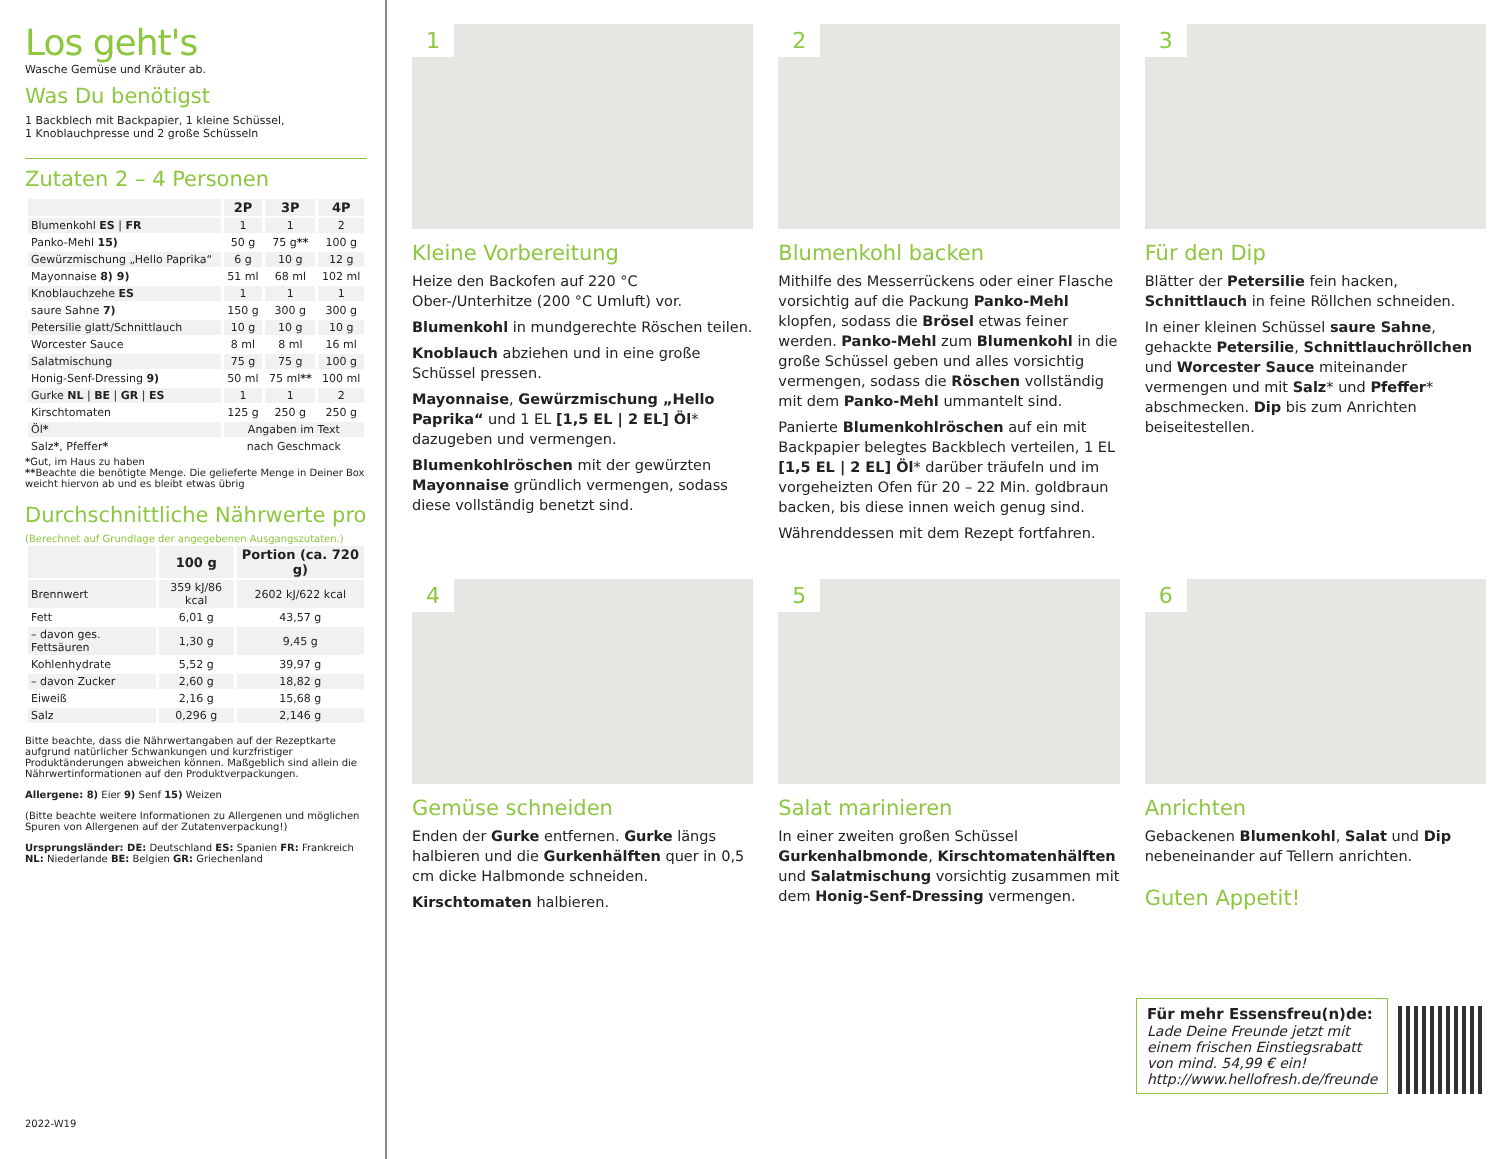Los geht's
Wasche Gemüse und Kräuter ab.
Was Du benötigst
1 Backblech mit Backpapier, 1 kleine Schüssel,
1 Knoblauchpresse und 2 große Schüsseln
Zutaten 2 – 4 Personen
| | 2P | 3P | 4P |
| --- | --- | --- | --- |
| Blumenkohl ES / FR | 1 | 1 | 2 |
| Panko-Mehl 15) | 50 g | 75 g ** | 100 g |
| Gewürzmischung „Hello Paprika“ | 6 g | 10 g | 12 g |
| Mayonnaise 8) 9) | 51 ml | 68 ml | 102 ml |
| Knoblauchzehe ES | 1 | 1 | 1 |
| saure Sahne 7) | 150 g | 300 g | 300 g |
| Petersilie glatt/Schnittlauch | 10 g | 10 g | 10 g |
| Worcester Sauce | 8 ml | 8 ml | 16 ml |
| Salatmischung | 75 g | 75 g | 100 g |
| Honig-Senf-Dressing 9) | 50 ml | 75 ml ** | 100 ml |
| Gurke NL / BE / GR / ES | 1 | 1 | 2 |
| Kirschtomaten | 125 g | 250 g | 250 g |
| Öl * | Angaben im Text | | |
| Salz * , Pfeffer * | nach Geschmack | | |
*Gut, im Haus zu haben
**Beachte die benötigte Menge. Die gelieferte Menge in Deiner Box weicht hiervon ab und es bleibt etwas übrig
Durchschnittliche Nährwerte pro
(Berechnet auf Grundlage der angegebenen Ausgangszutaten.)
| | 100 g | Portion (ca. 720 g) |
| --- | --- | --- |
| Brennwert | 359 kJ/86 kcal | 2602 kJ/622 kcal |
| Fett | 6,01 g | 43,57 g |
| – davon ges. Fettsäuren | 1,30 g | 9,45 g |
| Kohlenhydrate | 5,52 g | 39,97 g |
| – davon Zucker | 2,60 g | 18,82 g |
| Eiweiß | 2,16 g | 15,68 g |
| Salz | 0,296 g | 2,146 g |
Bitte beachte, dass die Nährwertangaben auf der Rezeptkarte aufgrund natürlicher Schwankungen und kurzfristiger Produktänderungen abweichen können. Maßgeblich sind allein die Nährwertinformationen auf den Produktverpackungen.
Allergene: 8) Eier 9) Senf 15) Weizen
(Bitte beachte weitere Informationen zu Allergenen und möglichen Spuren von Allergenen auf der Zutatenverpackung!)
Ursprungsländer: DE: Deutschland ES: Spanien FR: Frankreich NL: Niederlande BE: Belgien GR: Griechenland
2022-W19
1
Kleine Vorbereitung
Heize den Backofen auf 220 °C Ober-/Unterhitze (200 °C Umluft) vor.
Blumenkohl in mundgerechte Röschen teilen.
Knoblauch abziehen und in eine große Schüssel pressen.
Mayonnaise, Gewürzmischung „Hello Paprika“ und 1 EL [1,5 EL | 2 EL] Öl* dazugeben und vermengen.
Blumenkohlröschen mit der gewürzten Mayonnaise gründlich vermengen, sodass diese vollständig benetzt sind.
2
Blumenkohl backen
Mithilfe des Messerrückens oder einer Flasche vorsichtig auf die Packung Panko-Mehl klopfen, sodass die Brösel etwas feiner werden. Panko-Mehl zum Blumenkohl in die große Schüssel geben und alles vorsichtig vermengen, sodass die Röschen vollständig mit dem Panko-Mehl ummantelt sind.
Panierte Blumenkohlröschen auf ein mit Backpapier belegtes Backblech verteilen, 1 EL [1,5 EL | 2 EL] Öl* darüber träufeln und im vorgeheizten Ofen für 20 – 22 Min. goldbraun backen, bis diese innen weich genug sind.
Währenddessen mit dem Rezept fortfahren.
3
Für den Dip
Blätter der Petersilie fein hacken, Schnittlauch in feine Röllchen schneiden.
In einer kleinen Schüssel saure Sahne, gehackte Petersilie, Schnittlauchröllchen und Worcester Sauce miteinander vermengen und mit Salz* und Pfeffer* abschmecken. Dip bis zum Anrichten beiseitestellen.
4
Gemüse schneiden
Enden der Gurke entfernen. Gurke längs halbieren und die Gurkenhälften quer in 0,5 cm dicke Halbmonde schneiden.
Kirschtomaten halbieren.
5
Salat marinieren
In einer zweiten großen Schüssel Gurkenhalbmonde, Kirschtomatenhälften und Salatmischung vorsichtig zusammen mit dem Honig-Senf-Dressing vermengen.
6
Anrichten
Gebackenen Blumenkohl, Salat und Dip nebeneinander auf Tellern anrichten.
Guten Appetit!
Für mehr Essensfreu(n)de:
Lade Deine Freunde jetzt mit einem frischen Einstiegsrabatt von mind. 54,99 € ein!
http://www.hellofresh.de/freunde